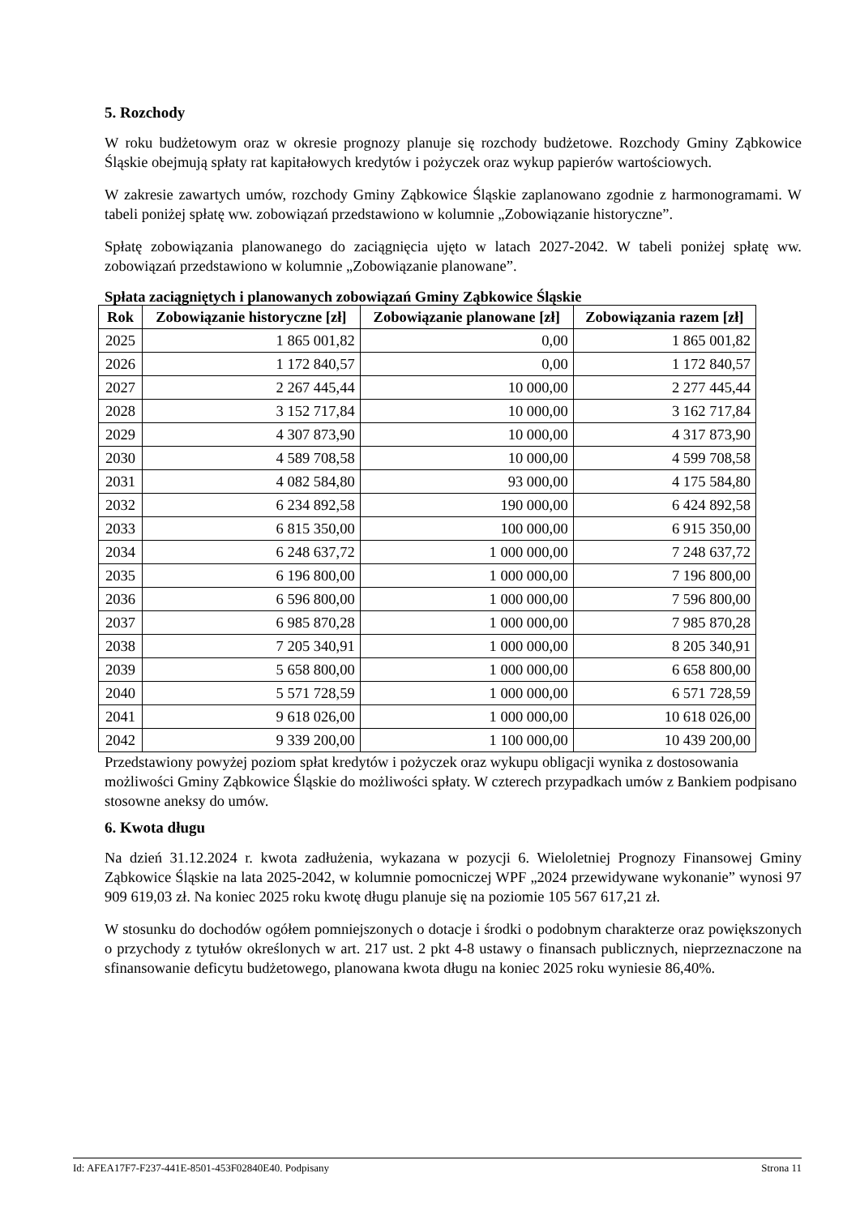5. Rozchody
W roku budżetowym oraz w okresie prognozy planuje się rozchody budżetowe. Rozchody Gminy Ząbkowice Śląskie obejmują spłaty rat kapitałowych kredytów i pożyczek oraz wykup papierów wartościowych.
W zakresie zawartych umów, rozchody Gminy Ząbkowice Śląskie zaplanowano zgodnie z harmonogramami. W tabeli poniżej spłatę ww. zobowiązań przedstawiono w kolumnie „Zobowiązanie historyczne”.
Spłatę zobowiązania planowanego do zaciągnięcia ujęto w latach 2027-2042. W tabeli poniżej spłatę ww. zobowiązań przedstawiono w kolumnie „Zobowiązanie planowane”.
Spłata zaciągniętych i planowanych zobowiązań Gminy Ząbkowice Śląskie
| Rok | Zobowiązanie historyczne [zł] | Zobowiązanie planowane [zł] | Zobowiązania razem [zł] |
| --- | --- | --- | --- |
| 2025 | 1 865 001,82 | 0,00 | 1 865 001,82 |
| 2026 | 1 172 840,57 | 0,00 | 1 172 840,57 |
| 2027 | 2 267 445,44 | 10 000,00 | 2 277 445,44 |
| 2028 | 3 152 717,84 | 10 000,00 | 3 162 717,84 |
| 2029 | 4 307 873,90 | 10 000,00 | 4 317 873,90 |
| 2030 | 4 589 708,58 | 10 000,00 | 4 599 708,58 |
| 2031 | 4 082 584,80 | 93 000,00 | 4 175 584,80 |
| 2032 | 6 234 892,58 | 190 000,00 | 6 424 892,58 |
| 2033 | 6 815 350,00 | 100 000,00 | 6 915 350,00 |
| 2034 | 6 248 637,72 | 1 000 000,00 | 7 248 637,72 |
| 2035 | 6 196 800,00 | 1 000 000,00 | 7 196 800,00 |
| 2036 | 6 596 800,00 | 1 000 000,00 | 7 596 800,00 |
| 2037 | 6 985 870,28 | 1 000 000,00 | 7 985 870,28 |
| 2038 | 7 205 340,91 | 1 000 000,00 | 8 205 340,91 |
| 2039 | 5 658 800,00 | 1 000 000,00 | 6 658 800,00 |
| 2040 | 5 571 728,59 | 1 000 000,00 | 6 571 728,59 |
| 2041 | 9 618 026,00 | 1 000 000,00 | 10 618 026,00 |
| 2042 | 9 339 200,00 | 1 100 000,00 | 10 439 200,00 |
Przedstawiony powyżej poziom spłat kredytów i pożyczek oraz wykupu obligacji wynika z dostosowania możliwości Gminy Ząbkowice Śląskie do możliwości spłaty. W czterech przypadkach umów z Bankiem podpisano stosowne aneksy do umów.
6. Kwota długu
Na dzień 31.12.2024 r. kwota zadłużenia, wykazana w pozycji 6. Wieloletniej Prognozy Finansowej Gminy Ząbkowice Śląskie na lata 2025-2042, w kolumnie pomocniczej WPF „2024 przewidywane wykonanie” wynosi 97 909 619,03 zł. Na koniec 2025 roku kwotę długu planuje się na poziomie 105 567 617,21 zł.
W stosunku do dochodów ogółem pomniejszonych o dotacje i środki o podobnym charakterze oraz powiększonych o przychody z tytułów określonych w art. 217 ust. 2 pkt 4-8 ustawy o finansach publicznych, nieprzeznaczone na sfinansowanie deficytu budżetowego, planowana kwota długu na koniec 2025 roku wyniesie 86,40%.
Id: AFEA17F7-F237-441E-8501-453F02840E40. Podpisany Strona 11